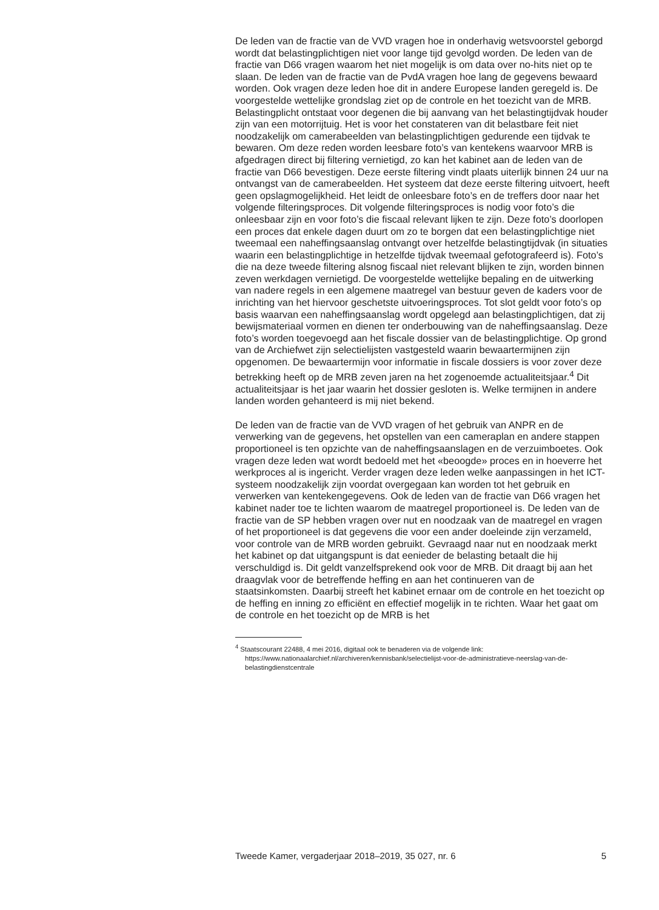De leden van de fractie van de VVD vragen hoe in onderhavig wetsvoorstel geborgd wordt dat belastingplichtigen niet voor lange tijd gevolgd worden. De leden van de fractie van D66 vragen waarom het niet mogelijk is om data over no-hits niet op te slaan. De leden van de fractie van de PvdA vragen hoe lang de gegevens bewaard worden. Ook vragen deze leden hoe dit in andere Europese landen geregeld is. De voorgestelde wettelijke grondslag ziet op de controle en het toezicht van de MRB. Belastingplicht ontstaat voor degenen die bij aanvang van het belastingtijdvak houder zijn van een motorrijtuig. Het is voor het constateren van dit belastbare feit niet noodzakelijk om camerabeelden van belastingplichtigen gedurende een tijdvak te bewaren. Om deze reden worden leesbare foto’s van kentekens waarvoor MRB is afgedragen direct bij filtering vernietigd, zo kan het kabinet aan de leden van de fractie van D66 bevestigen. Deze eerste filtering vindt plaats uiterlijk binnen 24 uur na ontvangst van de camerabeelden. Het systeem dat deze eerste filtering uitvoert, heeft geen opslagmogelijkheid. Het leidt de onleesbare foto’s en de treffers door naar het volgende filteringsproces. Dit volgende filteringsproces is nodig voor foto’s die onleesbaar zijn en voor foto’s die fiscaal relevant lijken te zijn. Deze foto’s doorlopen een proces dat enkele dagen duurt om zo te borgen dat een belastingplichtige niet tweemaal een naheffingsaanslag ontvangt over hetzelfde belastingtijdvak (in situaties waarin een belastingplichtige in hetzelfde tijdvak tweemaal gefotografeerd is). Foto’s die na deze tweede filtering alsnog fiscaal niet relevant blijken te zijn, worden binnen zeven werkdagen vernietigd. De voorgestelde wettelijke bepaling en de uitwerking van nadere regels in een algemene maatregel van bestuur geven de kaders voor de inrichting van het hiervoor geschetste uitvoeringsproces. Tot slot geldt voor foto’s op basis waarvan een naheffingsaanslag wordt opgelegd aan belastingplichtigen, dat zij bewijsmateriaal vormen en dienen ter onderbouwing van de naheffingsaanslag. Deze foto’s worden toegevoegd aan het fiscale dossier van de belastingplichtige. Op grond van de Archiefwet zijn selectielijsten vastgesteld waarin bewaartermijnen zijn opgenomen. De bewaartermijn voor informatie in fiscale dossiers is voor zover deze betrekking heeft op de MRB zeven jaren na het zogenoemde actualiteitsjaar.<sup>4</sup> Dit actualiteitsjaar is het jaar waarin het dossier gesloten is. Welke termijnen in andere landen worden gehanteerd is mij niet bekend.
De leden van de fractie van de VVD vragen of het gebruik van ANPR en de verwerking van de gegevens, het opstellen van een cameraplan en andere stappen proportioneel is ten opzichte van de naheffingsaanslagen en de verzuimboetes. Ook vragen deze leden wat wordt bedoeld met het «beoogde» proces en in hoeverre het werkproces al is ingericht. Verder vragen deze leden welke aanpassingen in het ICT-systeem noodzakelijk zijn voordat overgegaan kan worden tot het gebruik en verwerken van kentekengegevens. Ook de leden van de fractie van D66 vragen het kabinet nader toe te lichten waarom de maatregel proportioneel is. De leden van de fractie van de SP hebben vragen over nut en noodzaak van de maatregel en vragen of het proportioneel is dat gegevens die voor een ander doeleinde zijn verzameld, voor controle van de MRB worden gebruikt. Gevraagd naar nut en noodzaak merkt het kabinet op dat uitgangspunt is dat eenieder de belasting betaalt die hij verschuldigd is. Dit geldt vanzelfsprekend ook voor de MRB. Dit draagt bij aan het draagvlak voor de betreffende heffing en aan het continueren van de staatsinkomsten. Daarbij streeft het kabinet ernaar om de controle en het toezicht op de heffing en inning zo efficiënt en effectief mogelijk in te richten. Waar het gaat om de controle en het toezicht op de MRB is het
<sup>4</sup> Staatscourant 22488, 4 mei 2016, digitaal ook te benaderen via de volgende link: https://www.nationaalarchief.nl/archiveren/kennisbank/selectielijst-voor-de-administratieve-neerslag-van-de-belastingdienstcentrale
Tweede Kamer, vergaderjaar 2018–2019, 35 027, nr. 6 5